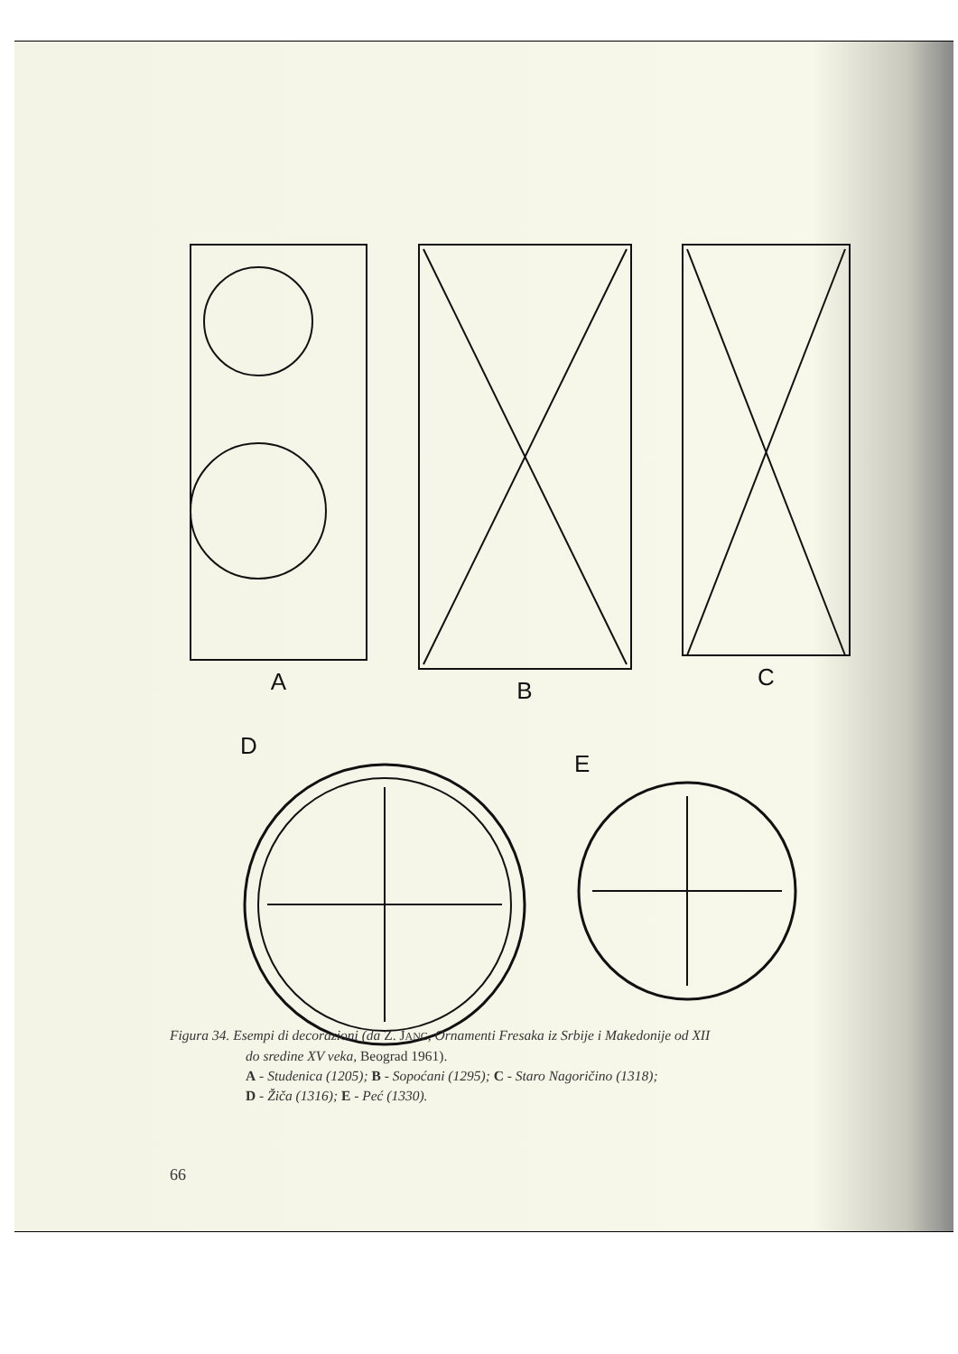A B C
D
E
Figura 34. Esempi di decorazioni (da Z. JANC, Ornamenti Fresaka iz Srbije i Makedonije od XII
do sredine XV veka, Beograd 1961).
A - Studenica (1205); B - Sopoćani (1295); C - Staro Nagoričino (1318);
D - Žiča (1316); E - Peć (1330).
66